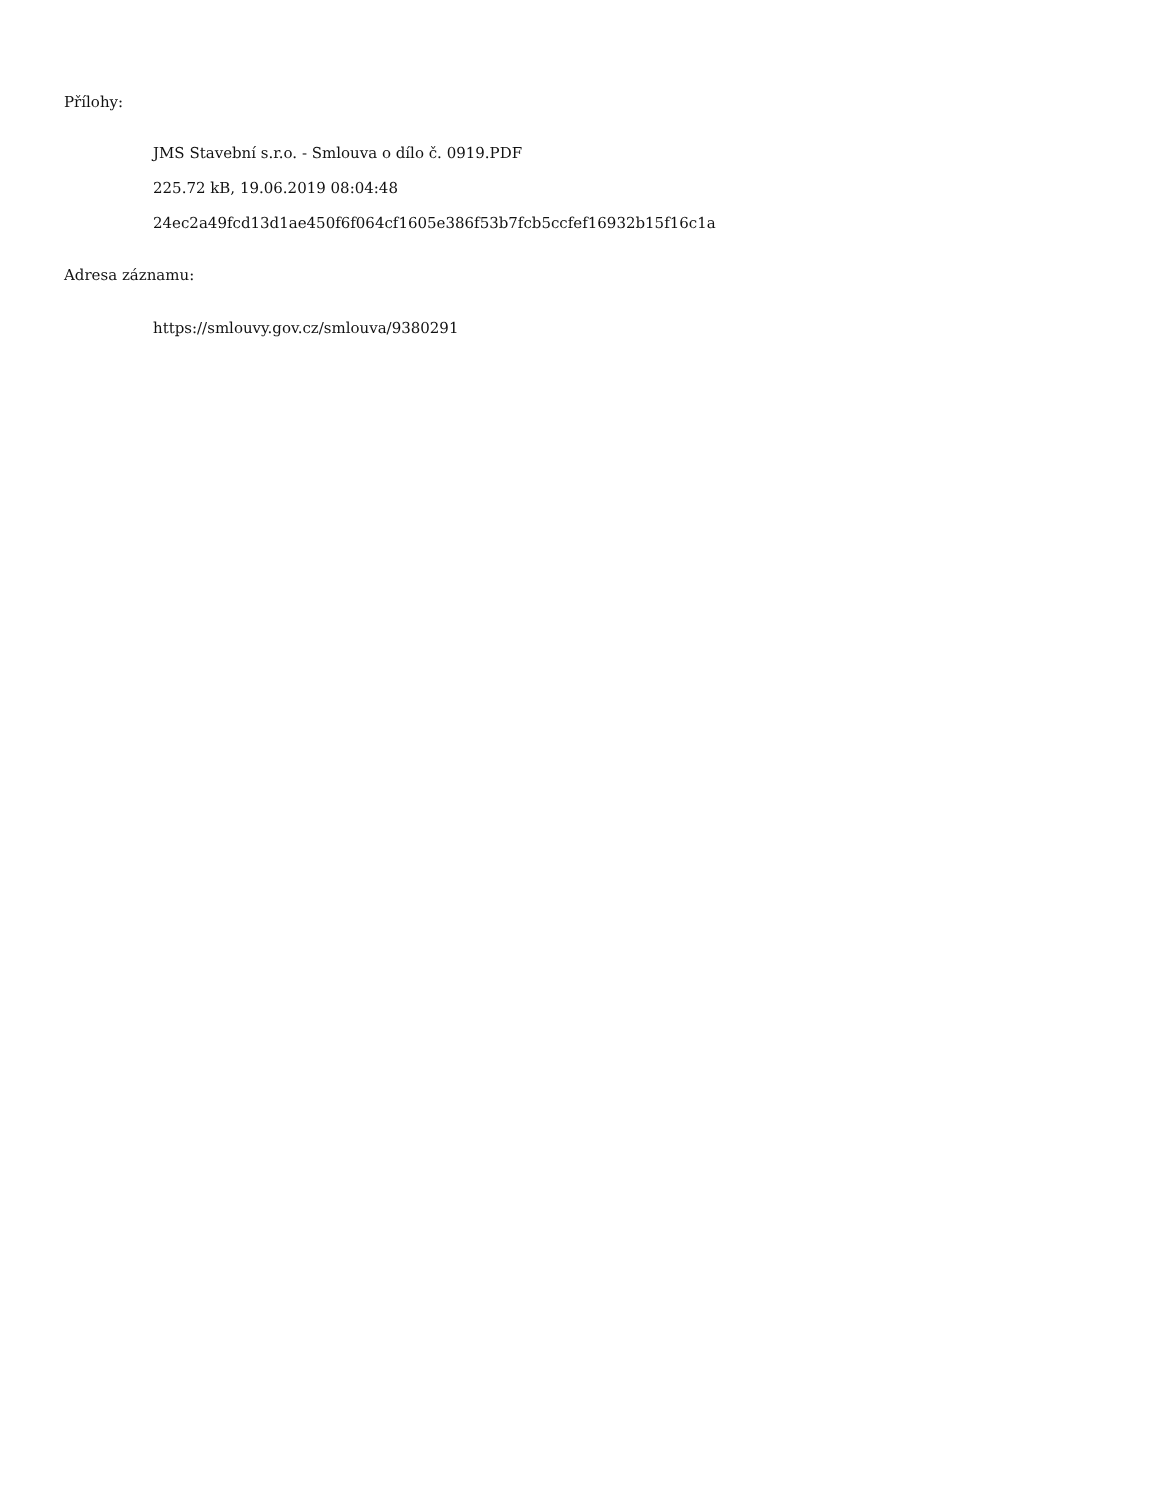Přílohy:
JMS Stavební s.r.o. - Smlouva o dílo č. 0919.PDF
225.72 kB, 19.06.2019 08:04:48
24ec2a49fcd13d1ae450f6f064cf1605e386f53b7fcb5ccfef16932b15f16c1a
Adresa záznamu:
https://smlouvy.gov.cz/smlouva/9380291